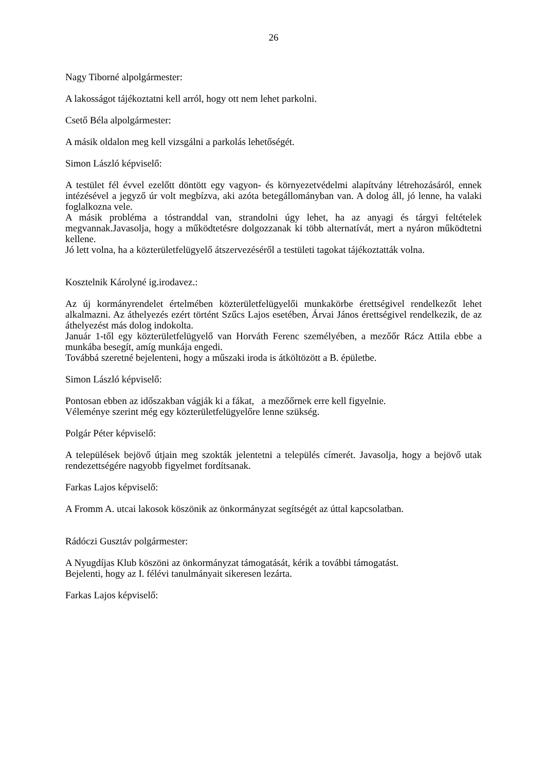26
Nagy Tiborné alpolgármester:
A lakosságot tájékoztatni kell arról, hogy ott nem lehet parkolni.
Csető Béla alpolgármester:
A másik oldalon meg kell vizsgálni a parkolás lehetőségét.
Simon László képviselő:
A testület fél évvel ezelőtt döntött egy vagyon- és környezetvédelmi alapítvány létrehozásáról, ennek intézésével a jegyző úr volt megbízva, aki azóta betegállományban van. A dolog áll, jó lenne, ha valaki foglalkozna vele.
A másik probléma a tóstranddal van, strandolni úgy lehet, ha az anyagi és tárgyi feltételek megvannak.Javasolja, hogy a működtetésre dolgozzanak ki több alternatívát, mert a nyáron működtetni kellene.
Jó lett volna, ha a közterületfelügyelő átszervezéséről a testületi tagokat tájékoztatták volna.
Kosztelnik Károlyné ig.irodavez.:
Az új kormányrendelet értelmében közterületfelügyelői munkakörbe érettségivel rendelkezőt lehet alkalmazni. Az áthelyezés ezért történt Szűcs Lajos esetében, Árvai János érettségivel rendelkezik, de az áthelyezést más dolog indokolta.
Január 1-től egy közterületfelügyelő van Horváth Ferenc személyében, a mezőőr Rácz Attila ebbe a munkába besegít, amíg munkája engedi.
Továbbá szeretné bejelenteni, hogy a műszaki iroda is átköltözött a B. épületbe.
Simon László képviselő:
Pontosan ebben az időszakban vágják ki a fákat, a mezőőrnek erre kell figyelnie.
Véleménye szerint még egy közterületfelügyelőre lenne szükség.
Polgár Péter képviselő:
A települések bejövő útjain meg szokták jelentetni a település címerét. Javasolja, hogy a bejövő utak rendezettségére nagyobb figyelmet fordítsanak.
Farkas Lajos képviselő:
A Fromm A. utcai lakosok köszönik az önkormányzat segítségét az úttal kapcsolatban.
Rádóczi Gusztáv polgármester:
A Nyugdíjas Klub köszöni az önkormányzat támogatását, kérik a további támogatást.
Bejelenti, hogy az I. félévi tanulmányait sikeresen lezárta.
Farkas Lajos képviselő: